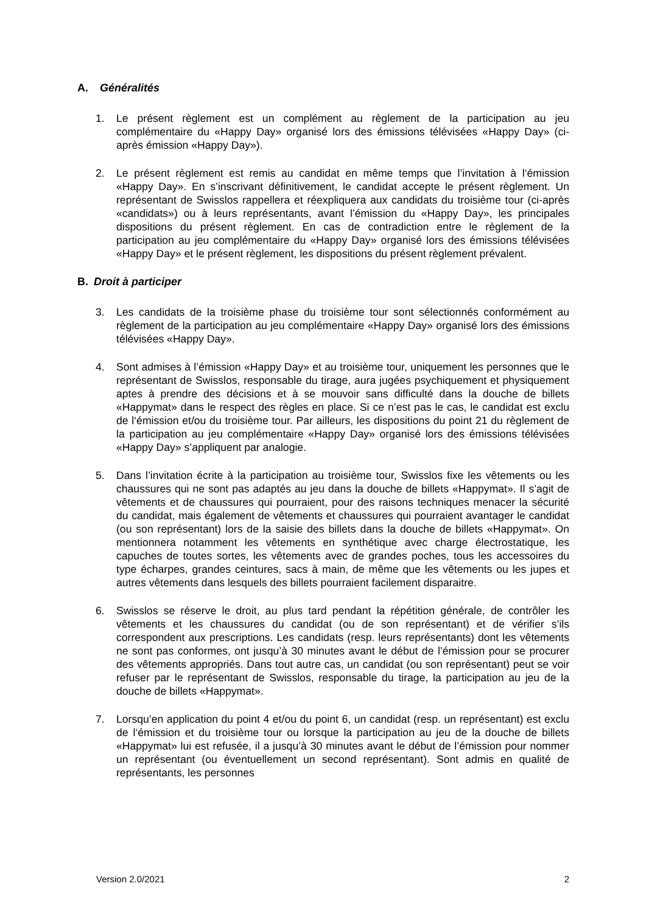A. Généralités
1. Le présent règlement est un complément au règlement de la participation au jeu complémentaire du «Happy Day» organisé lors des émissions télévisées «Happy Day» (ci-après émission «Happy Day»).
2. Le présent règlement est remis au candidat en même temps que l’invitation à l‘émission «Happy Day». En s’inscrivant définitivement, le candidat accepte le présent règlement. Un représentant de Swisslos rappellera et réexpliquera aux candidats du troisième tour (ci-après «candidats») ou à leurs représentants, avant l’émission du «Happy Day», les principales dispositions du présent règlement. En cas de contradiction entre le règlement de la participation au jeu complémentaire du «Happy Day» organisé lors des émissions télévisées «Happy Day» et le présent règlement, les dispositions du présent règlement prévalent.
B. Droit à participer
3. Les candidats de la troisième phase du troisième tour sont sélectionnés conformément au règlement de la participation au jeu complémentaire «Happy Day» organisé lors des émissions télévisées «Happy Day».
4. Sont admises à l’émission «Happy Day» et au troisième tour, uniquement les personnes que le représentant de Swisslos, responsable du tirage, aura jugées psychiquement et physiquement aptes à prendre des décisions et à se mouvoir sans difficulté dans la douche de billets «Happymat» dans le respect des règles en place. Si ce n’est pas le cas, le candidat est exclu de l‘émission et/ou du troisième tour. Par ailleurs, les dispositions du point 21 du règlement de la participation au jeu complémentaire «Happy Day» organisé lors des émissions télévisées «Happy Day» s’appliquent par analogie.
5. Dans l’invitation écrite à la participation au troisième tour, Swisslos fixe les vêtements ou les chaussures qui ne sont pas adaptés au jeu dans la douche de billets «Happymat». Il s’agit de vêtements et de chaussures qui pourraient, pour des raisons techniques menacer la sécurité du candidat, mais également de vêtements et chaussures qui pourraient avantager le candidat (ou son représentant) lors de la saisie des billets dans la douche de billets «Happymat». On mentionnera notamment les vêtements en synthétique avec charge électrostatique, les capuches de toutes sortes, les vêtements avec de grandes poches, tous les accessoires du type écharpes, grandes ceintures, sacs à main, de même que les vêtements ou les jupes et autres vêtements dans lesquels des billets pourraient facilement disparaitre.
6. Swisslos se réserve le droit, au plus tard pendant la répétition générale, de contrôler les vêtements et les chaussures du candidat (ou de son représentant) et de vérifier s’ils correspondent aux prescriptions. Les candidats (resp. leurs représentants) dont les vêtements ne sont pas conformes, ont jusqu’à 30 minutes avant le début de l’émission pour se procurer des vêtements appropriés. Dans tout autre cas, un candidat (ou son représentant) peut se voir refuser par le représentant de Swisslos, responsable du tirage, la participation au jeu de la douche de billets «Happymat».
7. Lorsqu’en application du point 4 et/ou du point 6, un candidat (resp. un représentant) est exclu de l‘émission et du troisième tour ou lorsque la participation au jeu de la douche de billets «Happymat» lui est refusée, il a jusqu’à 30 minutes avant le début de l’émission pour nommer un représentant (ou éventuellement un second représentant). Sont admis en qualité de représentants, les personnes
Version 2.0/2021 2